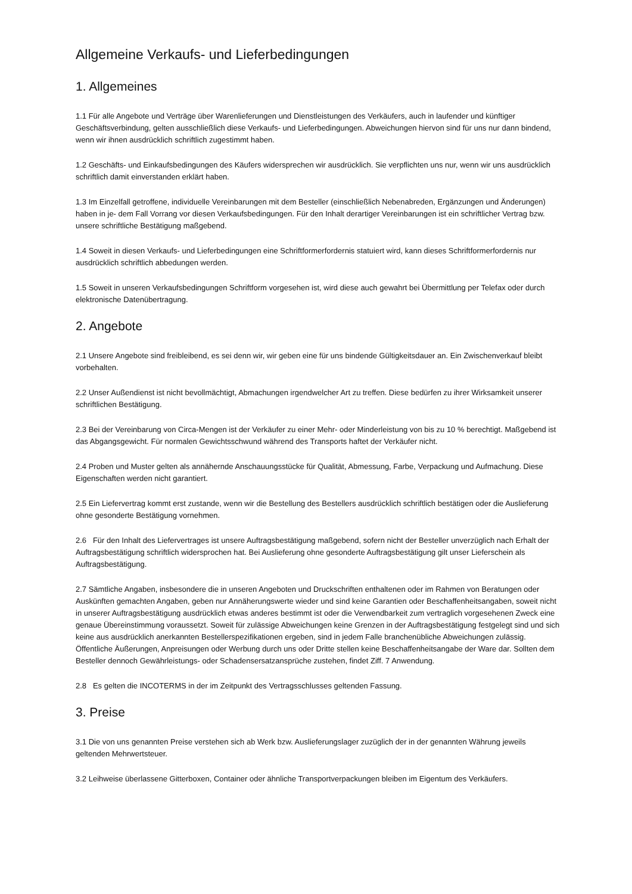Allgemeine Verkaufs- und Lieferbedingungen
1. Allgemeines
1.1 Für alle Angebote und Verträge über Warenlieferungen und Dienstleistungen des Verkäufers, auch in laufender und künftiger Geschäftsverbindung, gelten ausschließlich diese Verkaufs- und Lieferbedingungen. Abweichungen hiervon sind für uns nur dann bindend, wenn wir ihnen ausdrücklich schriftlich zugestimmt haben.
1.2 Geschäfts- und Einkaufsbedingungen des Käufers widersprechen wir ausdrücklich. Sie verpflichten uns nur, wenn wir uns ausdrücklich schriftlich damit einverstanden erklärt haben.
1.3 Im Einzelfall getroffene, individuelle Vereinbarungen mit dem Besteller (einschließlich Nebenabreden, Ergänzungen und Änderungen) haben in je- dem Fall Vorrang vor diesen Verkaufsbedingungen. Für den Inhalt derartiger Vereinbarungen ist ein schriftlicher Vertrag bzw. unsere schriftliche Bestätigung maßgebend.
1.4 Soweit in diesen Verkaufs- und Lieferbedingungen eine Schriftformerfordernis statuiert wird, kann dieses Schriftformerfordernis nur ausdrücklich schriftlich abbedungen werden.
1.5 Soweit in unseren Verkaufsbedingungen Schriftform vorgesehen ist, wird diese auch gewahrt bei Übermittlung per Telefax oder durch elektronische Datenübertragung.
2. Angebote
2.1 Unsere Angebote sind freibleibend, es sei denn wir, wir geben eine für uns bindende Gültigkeitsdauer an. Ein Zwischenverkauf bleibt vorbehalten.
2.2 Unser Außendienst ist nicht bevollmächtigt, Abmachungen irgendwelcher Art zu treffen. Diese bedürfen zu ihrer Wirksamkeit unserer schriftlichen Bestätigung.
2.3 Bei der Vereinbarung von Circa-Mengen ist der Verkäufer zu einer Mehr- oder Minderleistung von bis zu 10 % berechtigt. Maßgebend ist das Abgangsgewicht. Für normalen Gewichtsschwund während des Transports haftet der Verkäufer nicht.
2.4 Proben und Muster gelten als annähernde Anschauungsstücke für Qualität, Abmessung, Farbe, Verpackung und Aufmachung. Diese Eigenschaften werden nicht garantiert.
2.5 Ein Liefervertrag kommt erst zustande, wenn wir die Bestellung des Bestellers ausdrücklich schriftlich bestätigen oder die Auslieferung ohne gesonderte Bestätigung vornehmen.
2.6 Für den Inhalt des Liefervertrages ist unsere Auftragsbestätigung maßgebend, sofern nicht der Besteller unverzüglich nach Erhalt der Auftragsbestätigung schriftlich widersprochen hat. Bei Auslieferung ohne gesonderte Auftragsbestätigung gilt unser Lieferschein als Auftragsbestätigung.
2.7 Sämtliche Angaben, insbesondere die in unseren Angeboten und Druckschriften enthaltenen oder im Rahmen von Beratungen oder Auskünften gemachten Angaben, geben nur Annäherungswerte wieder und sind keine Garantien oder Beschaffenheitsangaben, soweit nicht in unserer Auftragsbestätigung ausdrücklich etwas anderes bestimmt ist oder die Verwendbarkeit zum vertraglich vorgesehenen Zweck eine genaue Übereinstimmung voraussetzt. Soweit für zulässige Abweichungen keine Grenzen in der Auftragsbestätigung festgelegt sind und sich keine aus ausdrücklich anerkannten Bestellerspezifikationen ergeben, sind in jedem Falle branchenübliche Abweichungen zulässig. Öffentliche Äußerungen, Anpreisungen oder Werbung durch uns oder Dritte stellen keine Beschaffenheitsangabe der Ware dar. Sollten dem Besteller dennoch Gewährleistungs- oder Schadensersatzansprüche zustehen, findet Ziff. 7 Anwendung.
2.8 Es gelten die INCOTERMS in der im Zeitpunkt des Vertragsschlusses geltenden Fassung.
3. Preise
3.1 Die von uns genannten Preise verstehen sich ab Werk bzw. Auslieferungslager zuzüglich der in der genannten Währung jeweils geltenden Mehrwertsteuer.
3.2 Leihweise überlassene Gitterboxen, Container oder ähnliche Transportverpackungen bleiben im Eigentum des Verkäufers.